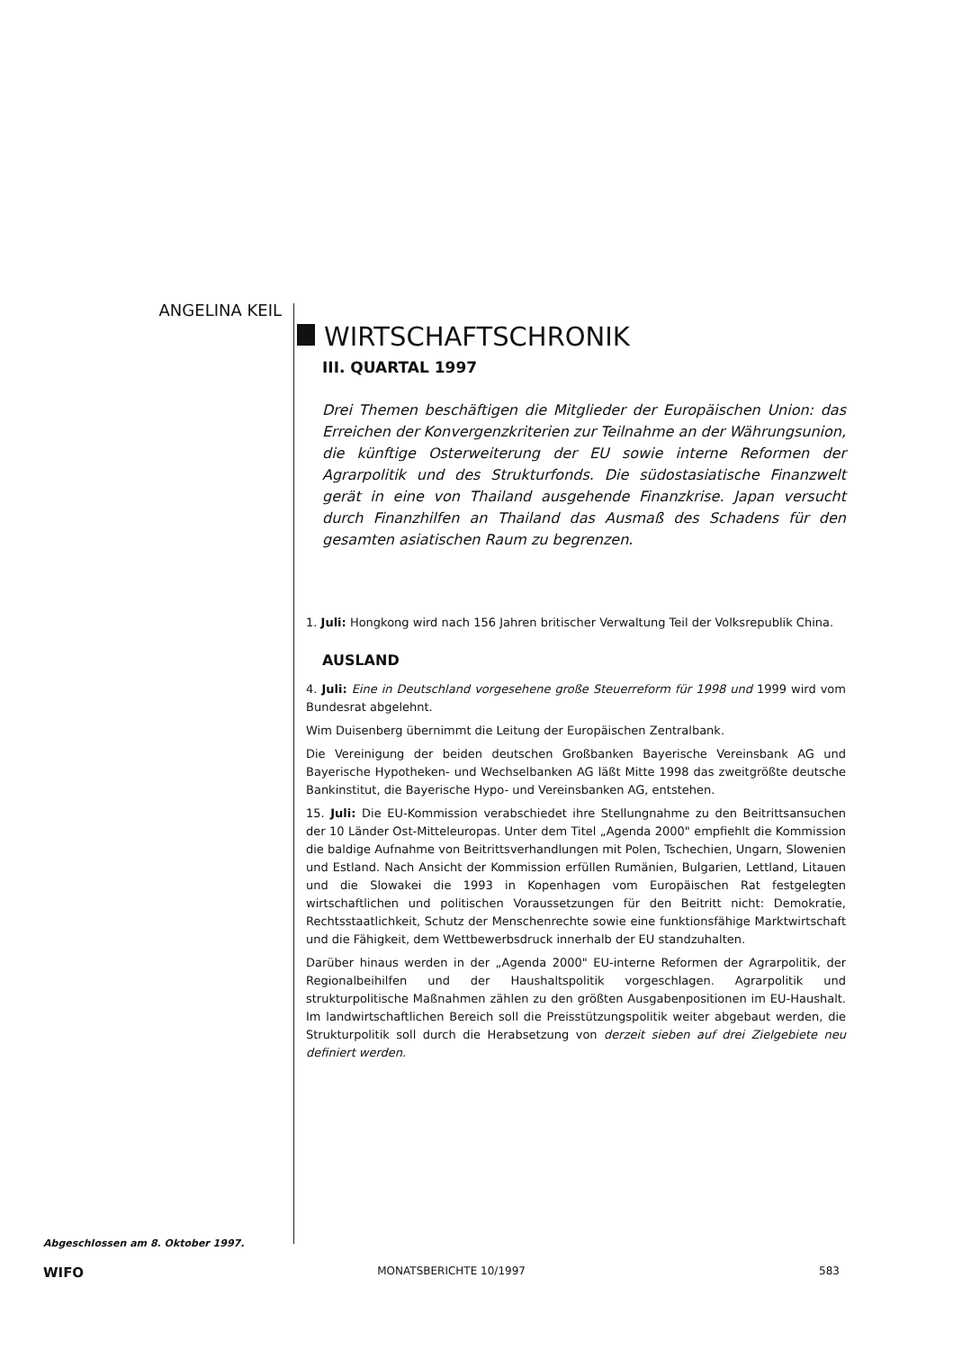ANGELINA KEIL
WIRTSCHAFTSCHRONIK
III. QUARTAL 1997
Drei Themen beschäftigen die Mitglieder der Europäischen Union: das Erreichen der Konvergenzkriterien zur Teilnahme an der Währungsunion, die künftige Osterweiterung der EU sowie interne Reformen der Agrarpolitik und des Strukturfonds. Die südostasiatische Finanzwelt gerät in eine von Thailand ausgehende Finanzkrise. Japan versucht durch Finanzhilfen an Thailand das Ausmaß des Schadens für den gesamten asiatischen Raum zu begrenzen.
1. Juli: Hongkong wird nach 156 Jahren britischer Verwaltung Teil der Volksrepublik China.
AUSLAND
4. Juli: Eine in Deutschland vorgesehene große Steuerreform für 1998 und 1999 wird vom Bundesrat abgelehnt.
Wim Duisenberg übernimmt die Leitung der Europäischen Zentralbank.
Die Vereinigung der beiden deutschen Großbanken Bayerische Vereinsbank AG und Bayerische Hypotheken- und Wechselbanken AG läßt Mitte 1998 das zweitgrößte deutsche Bankinstitut, die Bayerische Hypo- und Vereinsbanken AG, entstehen.
15. Juli: Die EU-Kommission verabschiedet ihre Stellungnahme zu den Beitrittsansuchen der 10 Länder Ost-Mitteleuropas. Unter dem Titel „Agenda 2000" empfiehlt die Kommission die baldige Aufnahme von Beitrittsverhandlungen mit Polen, Tschechien, Ungarn, Slowenien und Estland. Nach Ansicht der Kommission erfüllen Rumänien, Bulgarien, Lettland, Litauen und die Slowakei die 1993 in Kopenhagen vom Europäischen Rat festgelegten wirtschaftlichen und politischen Voraussetzungen für den Beitritt nicht: Demokratie, Rechtsstaatlichkeit, Schutz der Menschenrechte sowie eine funktionsfähige Marktwirtschaft und die Fähigkeit, dem Wettbewerbsdruck innerhalb der EU standzuhalten.
Darüber hinaus werden in der „Agenda 2000" EU-interne Reformen der Agrarpolitik, der Regionalbeihilfen und der Haushaltspolitik vorgeschlagen. Agrarpolitik und strukturpolitische Maßnahmen zählen zu den größten Ausgabenpositionen im EU-Haushalt. Im landwirtschaftlichen Bereich soll die Preisstützungspolitik weiter abgebaut werden, die Strukturpolitik soll durch die Herabsetzung von derzeit sieben auf drei Zielgebiete neu definiert werden.
Abgeschlossen am 8. Oktober 1997.
WIFO MONATSBERICHTE 10/1997 583